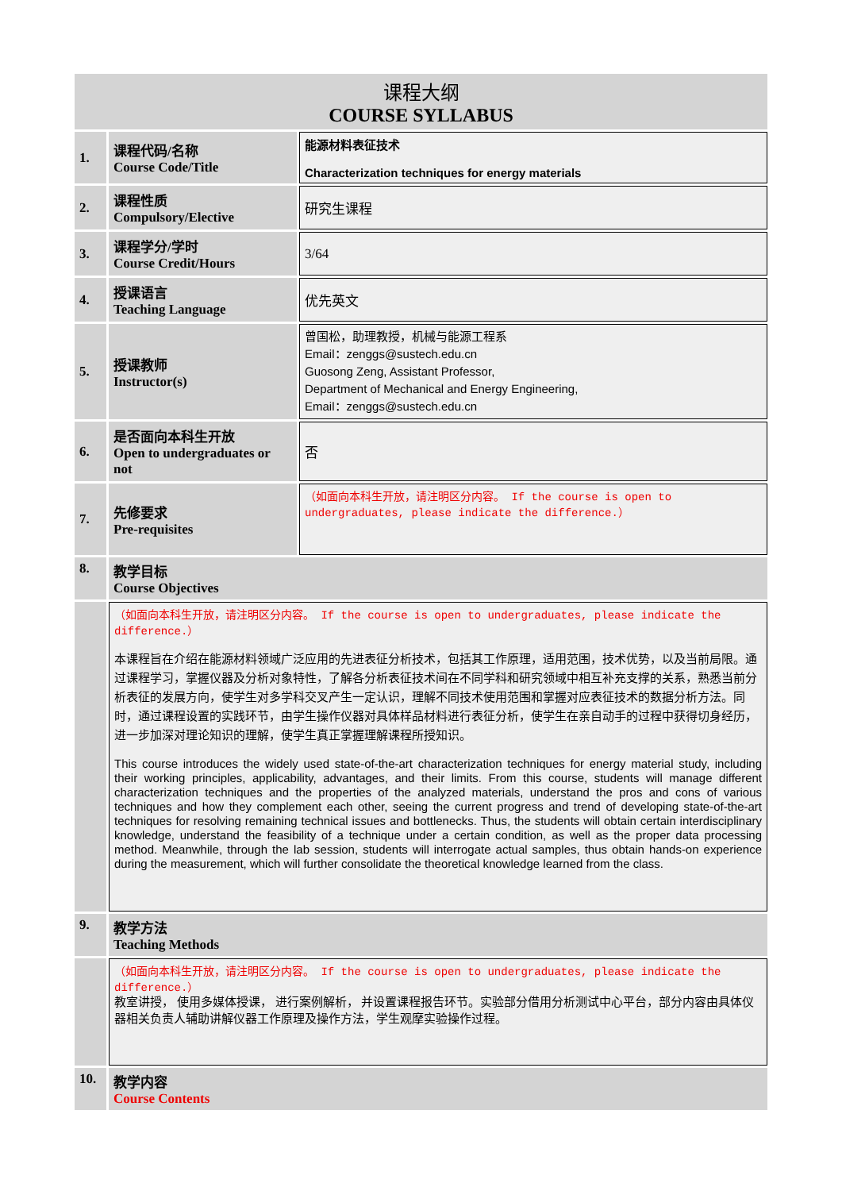| 课程大纲 COURSE SYLLABUS | | |
| 1. | 课程代码/名称 Course Code/Title | 能源材料表征技术 Characterization techniques for energy materials |
| 2. | 课程性质 Compulsory/Elective | 研究生课程 |
| 3. | 课程学分/学时 Course Credit/Hours | 3/64 |
| 4. | 授课语言 Teaching Language | 优先英文 |
| 5. | 授课教师 Instructor(s) | 曾国松，助理教授，机械与能源工程系 Email：zenggs@sustech.edu.cn Guosong Zeng, Assistant Professor, Department of Mechanical and Energy Engineering, Email：zenggs@sustech.edu.cn |
| 6. | 是否面向本科生开放 Open to undergraduates or not | 否 |
| 7. | 先修要求 Pre-requisites | （如面向本科生开放，请注明区分内容。 If the course is open to undergraduates, please indicate the difference.） |
| 8. | 教学目标 Course Objectives | |
| | （如面向本科生开放，请注明区分内容。 If the course is open to undergraduates, please indicate the difference.） 本课程旨在介绍在能源材料领域广泛应用的先进表征分析技术，包括其工作原理，适用范围，技术优势，以及当前局限。通过课程学习，掌握仪器及分析对象特性，了解各分析表征技术间在不同学科和研究领域中相互补充支撑的关系，熟悉当前分析表征的发展方向，使学生对多学科交叉产生一定认识，理解不同技术使用范围和掌握对应表征技术的数据分析方法。同时，通过课程设置的实践环节，由学生操作仪器对具体样品材料进行表征分析，使学生在亲自动手的过程中获得切身经历，进一步加深对理论知识的理解，使学生真正掌握理解课程所授知识。 This course introduces the widely used state-of-the-art characterization techniques for energy material study, including their working principles, applicability, advantages, and their limits. From this course, students will manage different characterization techniques and the properties of the analyzed materials, understand the pros and cons of various techniques and how they complement each other, seeing the current progress and trend of developing state-of-the-art techniques for resolving remaining technical issues and bottlenecks. Thus, the students will obtain certain interdisciplinary knowledge, understand the feasibility of a technique under a certain condition, as well as the proper data processing method. Meanwhile, through the lab session, students will interrogate actual samples, thus obtain hands-on experience during the measurement, which will further consolidate the theoretical knowledge learned from the class. | |
| 9. | 教学方法 Teaching Methods | |
| | （如面向本科生开放，请注明区分内容。 If the course is open to undergraduates, please indicate the difference.） 教室讲授， 使用多媒体授课， 进行案例解析， 并设置课程报告环节。实验部分借用分析测试中心平台，部分内容由具体仪器相关负责人辅助讲解仪器工作原理及操作方法，学生观摩实验操作过程。 | |
| 10. | 教学内容 Course Contents | |